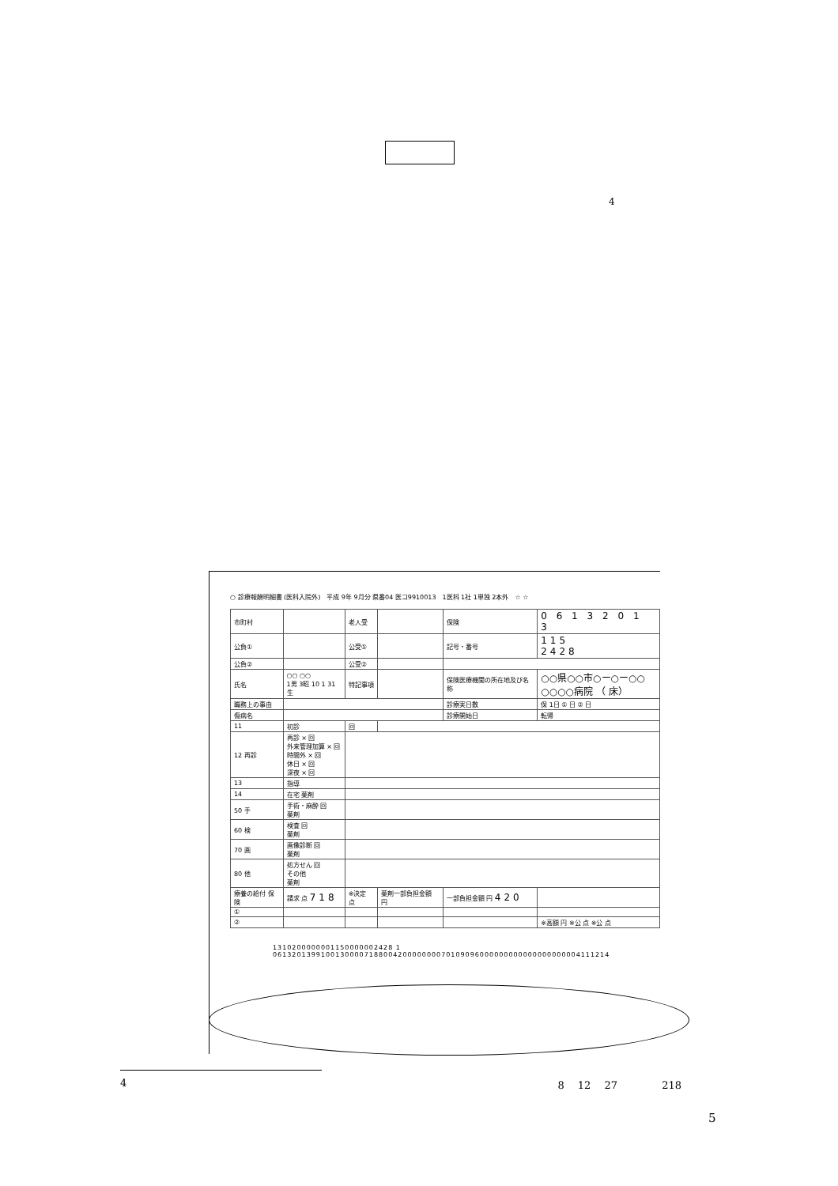4
○ 診療報酬明細書 (医科入院外)　平成 9年 9月分 県番04 医コ9910013　1医科 1社 1単独 2本外　☆ ☆
| 市町村 | | 老人受 | | 保険 | 0 6 1 3 2 0 1 3 |
| 公負① | | 公受① | | 記号・番号 | 115 2428 |
| 公負② | | 公受② | | | |
| 氏名 | ○○ ○○ 1男 3昭 10 1 31生 | 特記事項 | | 保険医療機関の所在地及び名称 | ○○県○○市○ー○ー○○ ○○○○病院 （ 床） |
| 職務上の事由 | | | | 診療実日数 | 保 1日 ① 日 ② 日 |
| 傷病名 | | | | 診療開始日 | 転帰 |
| 11 | 初診 | 回 | | | |
| 12 再診 | 再診 × 回 外来管理加算 × 回 時間外 × 回 休日 × 回 深夜 × 回 | | | | |
| 13 | 指導 | | | | |
| 14 | 在宅 薬剤 | | | | |
| 50 手 | 手術・麻酔 回 薬剤 | | | | |
| 60 検 | 検査 回 薬剤 | | | | |
| 70 画 | 画像診断 回 薬剤 | | | | |
| 80 他 | 処方せん 回 その他 薬剤 | | | | |
| 療養の給付 保険 | 請求 点 718 | ※決定 点 | 薬剤一部負担金額 円 | 一部負担金額 円 420 | |
| ① | | | | | |
| ② | | | | | ※高額 円 ※公 点 ※公 点 |
1310200000001150000002428 1
0613201399100130000718800420000000070109096000000000000000000004111214
4 8 　12 　27 　　　　218
5